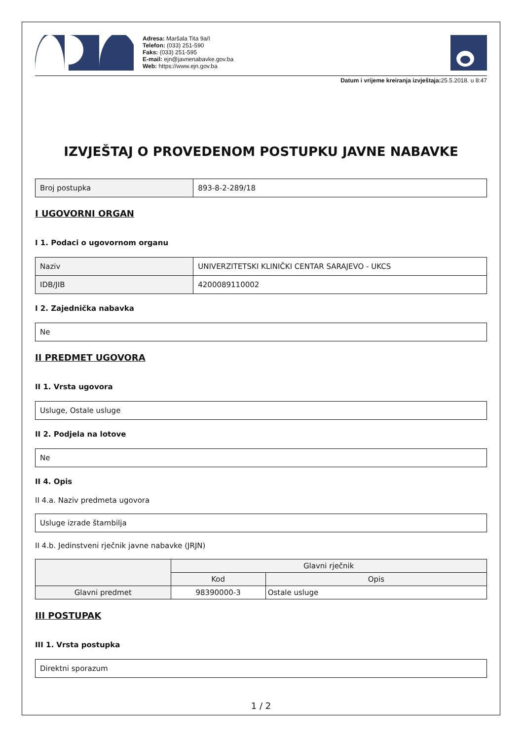Adresa: Maršala Tita 9a/I
Telefon: (033) 251-590
Faks: (033) 251-595
E-mail: ejn@javnenabavke.gov.ba
Web: https://www.ejn.gov.ba
Datum i vrijeme kreiranja izvještaja: 25.5.2018. u 8:47
IZVJEŠTAJ O PROVEDENOM POSTUPKU JAVNE NABAVKE
| Broj postupka | 893-8-2-289/18 |
I UGOVORNI ORGAN
I 1. Podaci o ugovornom organu
| Naziv | UNIVERZITETSKI KLINIČKI CENTAR SARAJEVO - UKCS |
| IDB/JIB | 4200089110002 |
I 2. Zajednička nabavka
| Ne |
II PREDMET UGOVORA
II 1. Vrsta ugovora
| Usluge, Ostale usluge |
II 2. Podjela na lotove
| Ne |
II 4. Opis
II 4.a. Naziv predmeta ugovora
| Usluge izrade štambilja |
II 4.b. Jedinstveni rječnik javne nabavke (JRJN)
| | Glavni rječnik | |
| --- | --- | --- |
| | Kod | Opis |
| Glavni predmet | 98390000-3 | Ostale usluge |
III POSTUPAK
III 1. Vrsta postupka
| Direktni sporazum |
1 / 2